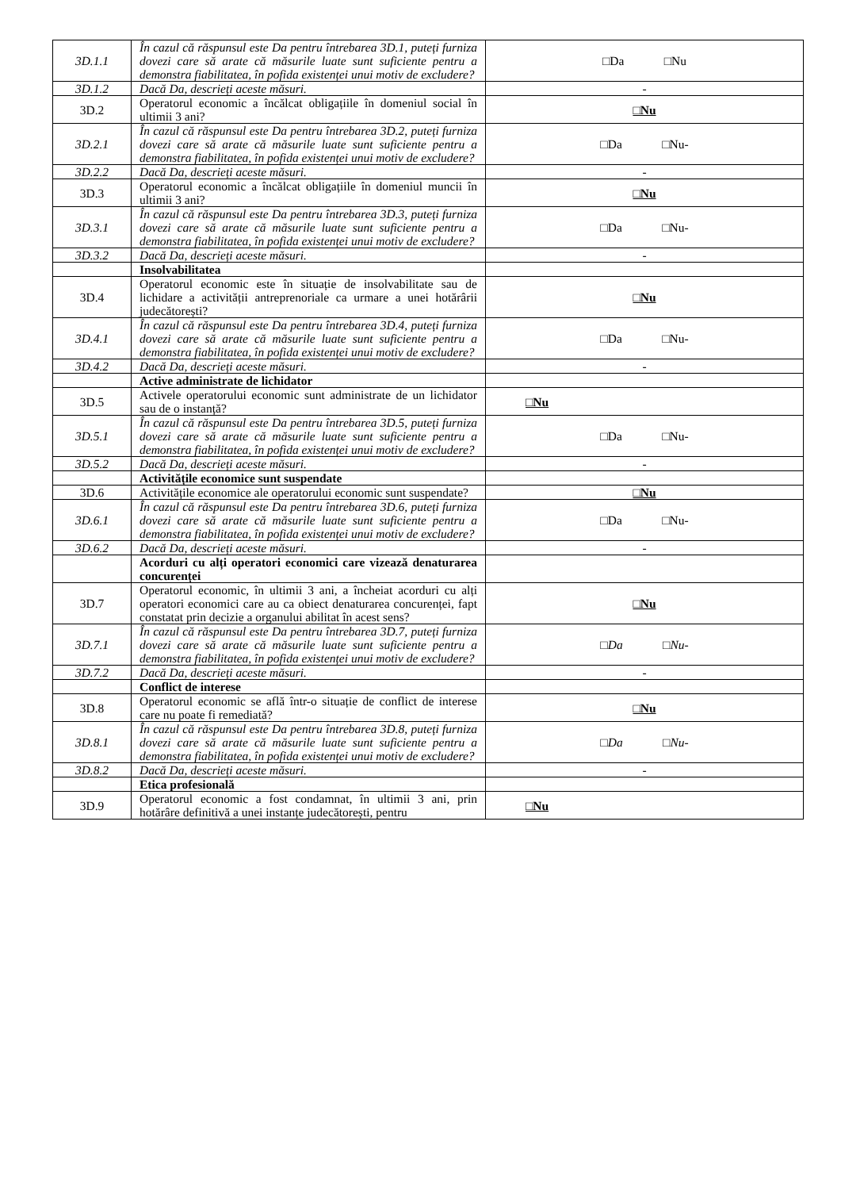| 3D.1.1 | În cazul că răspunsul este Da pentru întrebarea 3D.1, puteți furniza dovezi care să arate că măsurile luate sunt suficiente pentru a demonstra fiabilitatea, în pofida existenței unui motiv de excludere? | □Da □Nu |
| 3D.1.2 | Dacă Da, descrieți aceste măsuri. | - |
| 3D.2 | Operatorul economic a încălcat obligațiile în domeniul social în ultimii 3 ani? | □Nu |
| 3D.2.1 | În cazul că răspunsul este Da pentru întrebarea 3D.2, puteți furniza dovezi care să arate că măsurile luate sunt suficiente pentru a demonstra fiabilitatea, în pofida existenței unui motiv de excludere? | □Da □Nu- |
| 3D.2.2 | Dacă Da, descrieți aceste măsuri. | - |
| 3D.3 | Operatorul economic a încălcat obligațiile în domeniul muncii în ultimii 3 ani? | □Nu |
| 3D.3.1 | În cazul că răspunsul este Da pentru întrebarea 3D.3, puteți furniza dovezi care să arate că măsurile luate sunt suficiente pentru a demonstra fiabilitatea, în pofida existenței unui motiv de excludere? | □Da □Nu- |
| 3D.3.2 | Dacă Da, descrieți aceste măsuri. | - |
| | Insolvabilitatea | |
| 3D.4 | Operatorul economic este în situație de insolvabilitate sau de lichidare a activității antreprenoriale ca urmare a unei hotărârii judecătorești? | □Nu |
| 3D.4.1 | În cazul că răspunsul este Da pentru întrebarea 3D.4, puteți furniza dovezi care să arate că măsurile luate sunt suficiente pentru a demonstra fiabilitatea, în pofida existenței unui motiv de excludere? | □Da □Nu- |
| 3D.4.2 | Dacă Da, descrieți aceste măsuri. | - |
| | Active administrate de lichidator | |
| 3D.5 | Activele operatorului economic sunt administrate de un lichidator sau de o instanță? | □Nu |
| 3D.5.1 | În cazul că răspunsul este Da pentru întrebarea 3D.5, puteți furniza dovezi care să arate că măsurile luate sunt suficiente pentru a demonstra fiabilitatea, în pofida existenței unui motiv de excludere? | □Da □Nu- |
| 3D.5.2 | Dacă Da, descrieți aceste măsuri. | - |
| | Activitățile economice sunt suspendate | |
| 3D.6 | Activitățile economice ale operatorului economic sunt suspendate? | □Nu |
| 3D.6.1 | În cazul că răspunsul este Da pentru întrebarea 3D.6, puteți furniza dovezi care să arate că măsurile luate sunt suficiente pentru a demonstra fiabilitatea, în pofida existenței unui motiv de excludere? | □Da □Nu- |
| 3D.6.2 | Dacă Da, descrieți aceste măsuri. | - |
| | Acorduri cu alți operatori economici care vizează denaturarea concurenței | |
| 3D.7 | Operatorul economic, în ultimii 3 ani, a încheiat acorduri cu alți operatori economici care au ca obiect denaturarea concurenței, fapt constatat prin decizie a organului abilitat în acest sens? | □Nu |
| 3D.7.1 | În cazul că răspunsul este Da pentru întrebarea 3D.7, puteți furniza dovezi care să arate că măsurile luate sunt suficiente pentru a demonstra fiabilitatea, în pofida existenței unui motiv de excludere? | □Da □Nu- |
| 3D.7.2 | Dacă Da, descrieți aceste măsuri. | - |
| | Conflict de interese | |
| 3D.8 | Operatorul economic se află într-o situație de conflict de interese care nu poate fi remediată? | □Nu |
| 3D.8.1 | În cazul că răspunsul este Da pentru întrebarea 3D.8, puteți furniza dovezi care să arate că măsurile luate sunt suficiente pentru a demonstra fiabilitatea, în pofida existenței unui motiv de excludere? | □Da □Nu- |
| 3D.8.2 | Dacă Da, descrieți aceste măsuri. | - |
| | Etica profesională | |
| 3D.9 | Operatorul economic a fost condamnat, în ultimii 3 ani, prin hotărâre definitivă a unei instanțe judecătorești, pentru | □Nu |